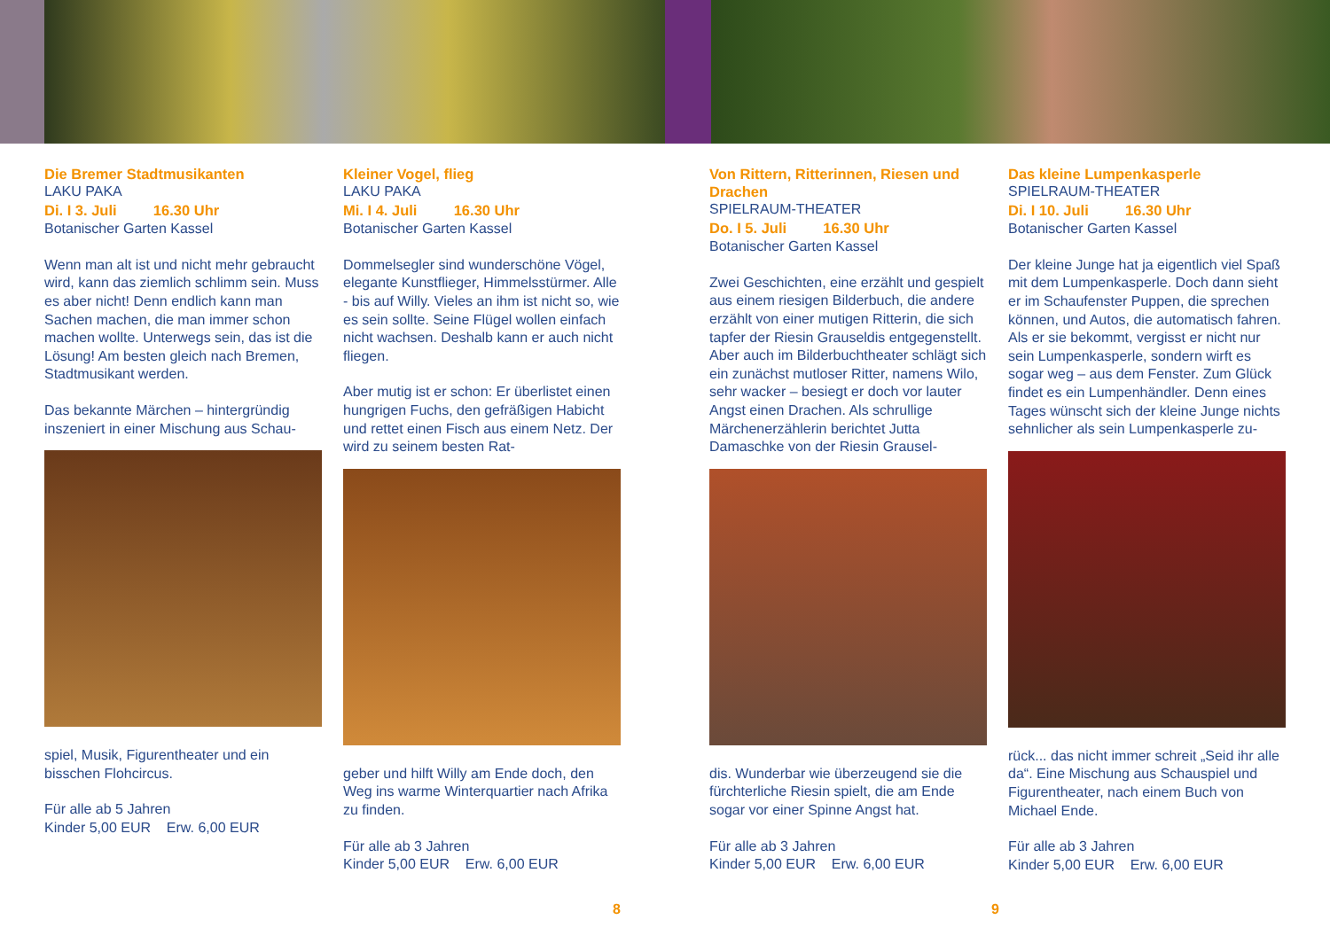Die Bremer Stadtmusikanten
LAKU PAKA
Di. I 3. Juli 16.30 Uhr
Botanischer Garten Kassel
Wenn man alt ist und nicht mehr gebraucht wird, kann das ziemlich schlimm sein. Muss es aber nicht! Denn endlich kann man Sachen machen, die man immer schon machen wollte. Unterwegs sein, das ist die Lösung! Am besten gleich nach Bremen, Stadtmusikant werden.
Das bekannte Märchen – hintergründig inszeniert in einer Mischung aus Schau-
spiel, Musik, Figurentheater und ein bisschen Flohcircus.
Für alle ab 5 Jahren
Kinder 5,00 EUR Erw. 6,00 EUR
Kleiner Vogel, flieg
LAKU PAKA
Mi. I 4. Juli 16.30 Uhr
Botanischer Garten Kassel
Dommelsegler sind wunderschöne Vögel, elegante Kunstflieger, Himmelsstürmer. Alle - bis auf Willy. Vieles an ihm ist nicht so, wie es sein sollte. Seine Flügel wollen einfach nicht wachsen. Deshalb kann er auch nicht fliegen.
Aber mutig ist er schon: Er überlistet einen hungrigen Fuchs, den gefräßigen Habicht und rettet einen Fisch aus einem Netz. Der wird zu seinem besten Rat-
geber und hilft Willy am Ende doch, den Weg ins warme Winterquartier nach Afrika zu finden.
Für alle ab 3 Jahren
Kinder 5,00 EUR Erw. 6,00 EUR
8
Von Rittern, Ritterinnen, Riesen und Drachen
SPIELRAUM-THEATER
Do. I 5. Juli 16.30 Uhr
Botanischer Garten Kassel
Zwei Geschichten, eine erzählt und gespielt aus einem riesigen Bilderbuch, die andere erzählt von einer mutigen Ritterin, die sich tapfer der Riesin Grauseldis entgegenstellt. Aber auch im Bilderbuchtheater schlägt sich ein zunächst mutloser Ritter, namens Wilo, sehr wacker – besiegt er doch vor lauter Angst einen Drachen. Als schrullige Märchenerzählerin berichtet Jutta Damaschke von der Riesin Grausel-
dis. Wunderbar wie überzeugend sie die fürchterliche Riesin spielt, die am Ende sogar vor einer Spinne Angst hat.
Für alle ab 3 Jahren
Kinder 5,00 EUR Erw. 6,00 EUR
9
Das kleine Lumpenkasperle
SPIELRAUM-THEATER
Di. I 10. Juli 16.30 Uhr
Botanischer Garten Kassel
Der kleine Junge hat ja eigentlich viel Spaß mit dem Lumpenkasperle. Doch dann sieht er im Schaufenster Puppen, die sprechen können, und Autos, die automatisch fahren. Als er sie bekommt, vergisst er nicht nur sein Lumpenkasperle, sondern wirft es sogar weg – aus dem Fenster. Zum Glück findet es ein Lumpenhändler. Denn eines Tages wünscht sich der kleine Junge nichts sehnlicher als sein Lumpenkasperle zu-
rück... das nicht immer schreit „Seid ihr alle da“. Eine Mischung aus Schauspiel und Figurentheater, nach einem Buch von Michael Ende.
Für alle ab 3 Jahren
Kinder 5,00 EUR Erw. 6,00 EUR